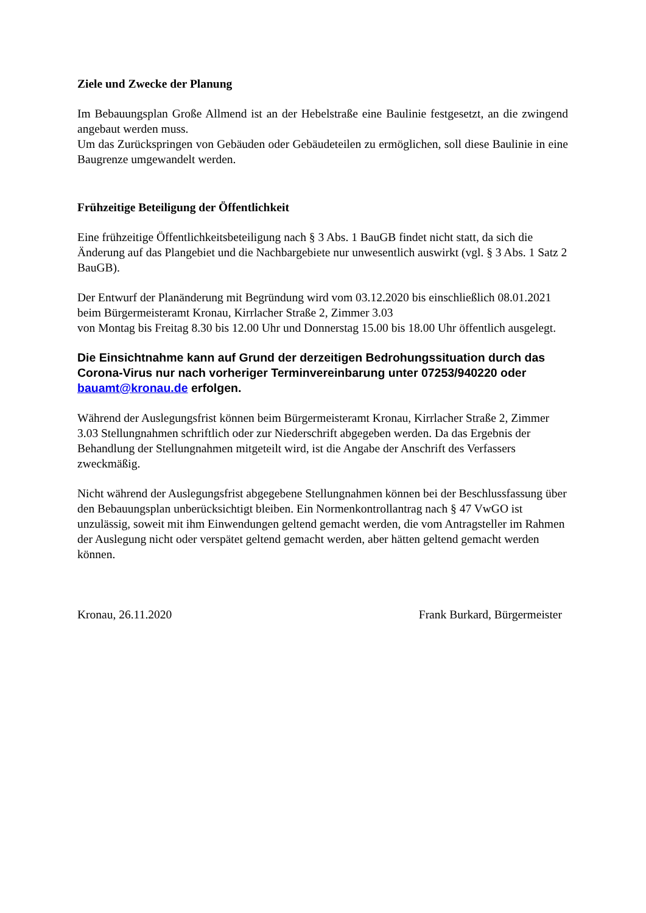Ziele und Zwecke der Planung
Im Bebauungsplan Große Allmend ist an der Hebelstraße eine Baulinie festgesetzt, an die zwingend angebaut werden muss.
Um das Zurückspringen von Gebäuden oder Gebäudeteilen zu ermöglichen, soll diese Baulinie in eine Baugrenze umgewandelt werden.
Frühzeitige Beteiligung der Öffentlichkeit
Eine frühzeitige Öffentlichkeitsbeteiligung nach § 3 Abs. 1 BauGB findet nicht statt, da sich die Änderung auf das Plangebiet und die Nachbargebiete nur unwesentlich auswirkt (vgl. § 3 Abs. 1 Satz 2 BauGB).
Der Entwurf der Planänderung mit Begründung wird vom 03.12.2020 bis einschließlich 08.01.2021 beim Bürgermeisteramt Kronau, Kirrlacher Straße 2, Zimmer 3.03
von Montag bis Freitag 8.30 bis 12.00 Uhr und Donnerstag 15.00 bis 18.00 Uhr öffentlich ausgelegt.
Die Einsichtnahme kann auf Grund der derzeitigen Bedrohungssituation durch das Corona-Virus nur nach vorheriger Terminvereinbarung unter 07253/940220 oder bauamt@kronau.de erfolgen.
Während der Auslegungsfrist können beim Bürgermeisteramt Kronau, Kirrlacher Straße 2, Zimmer 3.03 Stellungnahmen schriftlich oder zur Niederschrift abgegeben werden. Da das Ergebnis der Behandlung der Stellungnahmen mitgeteilt wird, ist die Angabe der Anschrift des Verfassers zweckmäßig.
Nicht während der Auslegungsfrist abgegebene Stellungnahmen können bei der Beschlussfassung über den Bebauungsplan unberücksichtigt bleiben. Ein Normenkontrollantrag nach § 47 VwGO ist unzulässig, soweit mit ihm Einwendungen geltend gemacht werden, die vom Antragsteller im Rahmen der Auslegung nicht oder verspätet geltend gemacht werden, aber hätten geltend gemacht werden können.
Kronau, 26.11.2020 Frank Burkard, Bürgermeister